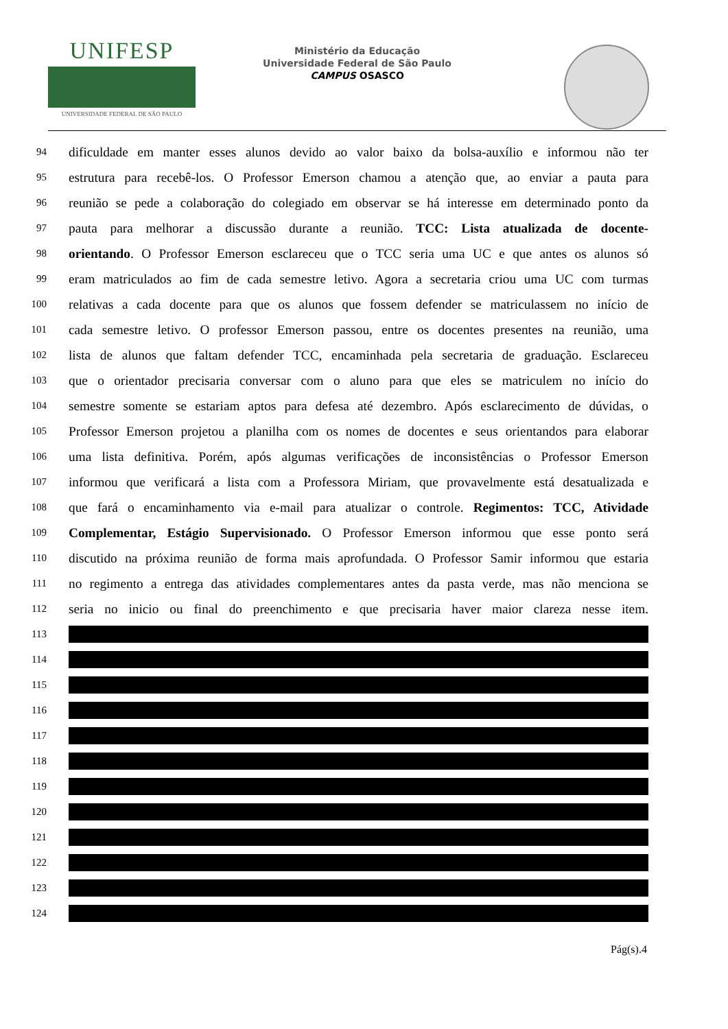UNIFESP
UNIVERSIDADE FEDERAL DE SÃO PAULO
Ministério da Educação
Universidade Federal de São Paulo
CAMPUS OSASCO
94 dificuldade em manter esses alunos devido ao valor baixo da bolsa-auxílio e informou não ter
95 estrutura para recebê-los. O Professor Emerson chamou a atenção que, ao enviar a pauta para
96 reunião se pede a colaboração do colegiado em observar se há interesse em determinado ponto da
97 pauta para melhorar a discussão durante a reunião. TCC: Lista atualizada de docente-
98 orientando. O Professor Emerson esclareceu que o TCC seria uma UC e que antes os alunos só
99 eram matriculados ao fim de cada semestre letivo. Agora a secretaria criou uma UC com turmas
100 relativas a cada docente para que os alunos que fossem defender se matriculassem no início de
101 cada semestre letivo. O professor Emerson passou, entre os docentes presentes na reunião, uma
102 lista de alunos que faltam defender TCC, encaminhada pela secretaria de graduação. Esclareceu
103 que o orientador precisaria conversar com o aluno para que eles se matriculem no início do
104 semestre somente se estariam aptos para defesa até dezembro. Após esclarecimento de dúvidas, o
105 Professor Emerson projetou a planilha com os nomes de docentes e seus orientandos para elaborar
106 uma lista definitiva. Porém, após algumas verificações de inconsistências o Professor Emerson
107 informou que verificará a lista com a Professora Miriam, que provavelmente está desatualizada e
108 que fará o encaminhamento via e-mail para atualizar o controle. Regimentos: TCC, Atividade
109 Complementar, Estágio Supervisionado. O Professor Emerson informou que esse ponto será
110 discutido na próxima reunião de forma mais aprofundada. O Professor Samir informou que estaria
111 no regimento a entrega das atividades complementares antes da pasta verde, mas não menciona se
112 seria no inicio ou final do preenchimento e que precisaria haver maior clareza nesse item.
113
114
115
116
117
118
119
120
121
122
123
124
Pág(s).4